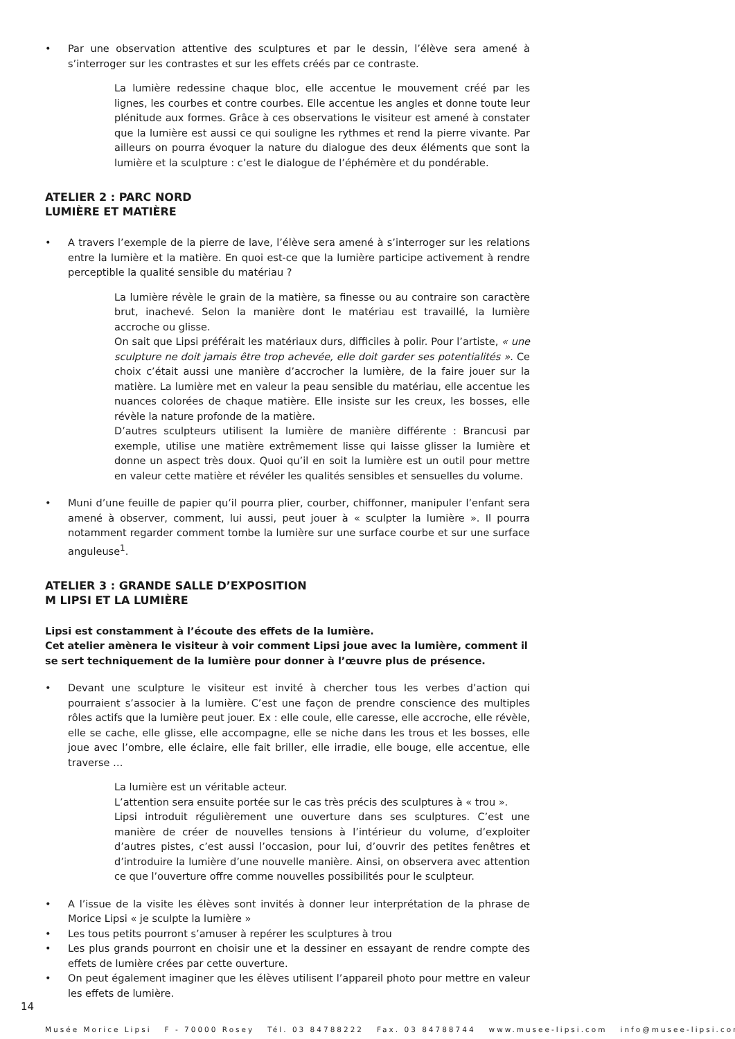• Par une observation attentive des sculptures et par le dessin, l’élève sera amené à s’interroger sur les contrastes et sur les effets créés par ce contraste.
La lumière redessine chaque bloc, elle accentue le mouvement créé par les lignes, les courbes et contre courbes. Elle accentue les angles et donne toute leur plénitude aux formes. Grâce à ces observations le visiteur est amené à constater que la lumière est aussi ce qui souligne les rythmes et rend la pierre vivante. Par ailleurs on pourra évoquer la nature du dialogue des deux éléments que sont la lumière et la sculpture : c’est le dialogue de l’éphémère et du pondérable.
ATELIER 2 : PARC NORD
LUMIÈRE ET MATIÈRE
• A travers l’exemple de la pierre de lave, l’élève sera amené à s’interroger sur les relations entre la lumière et la matière. En quoi est-ce que la lumière participe activement à rendre perceptible la qualité sensible du matériau ?
La lumière révèle le grain de la matière, sa finesse ou au contraire son caractère brut, inachevé. Selon la manière dont le matériau est travaillé, la lumière accroche ou glisse.
On sait que Lipsi préférait les matériaux durs, difficiles à polir. Pour l’artiste, « une sculpture ne doit jamais être trop achevée, elle doit garder ses potentialités ». Ce choix c’était aussi une manière d’accrocher la lumière, de la faire jouer sur la matière. La lumière met en valeur la peau sensible du matériau, elle accentue les nuances colorées de chaque matière. Elle insiste sur les creux, les bosses, elle révèle la nature profonde de la matière.
D’autres sculpteurs utilisent la lumière de manière différente : Brancusi par exemple, utilise une matière extrêmement lisse qui laisse glisser la lumière et donne un aspect très doux. Quoi qu’il en soit la lumière est un outil pour mettre en valeur cette matière et révéler les qualités sensibles et sensuelles du volume.
• Muni d’une feuille de papier qu’il pourra plier, courber, chiffonner, manipuler l’enfant sera amené à observer, comment, lui aussi, peut jouer à « sculpter la lumière ». Il pourra notamment regarder comment tombe la lumière sur une surface courbe et sur une surface anguleuse<sup>1</sup>.
ATELIER 3 : GRANDE SALLE D’EXPOSITION
M LIPSI ET LA LUMIÈRE
Lipsi est constamment à l’écoute des effets de la lumière.
Cet atelier amènera le visiteur à voir comment Lipsi joue avec la lumière, comment il se sert techniquement de la lumière pour donner à l’œuvre plus de présence.
• Devant une sculpture le visiteur est invité à chercher tous les verbes d’action qui pourraient s’associer à la lumière. C’est une façon de prendre conscience des multiples rôles actifs que la lumière peut jouer. Ex : elle coule, elle caresse, elle accroche, elle révèle, elle se cache, elle glisse, elle accompagne, elle se niche dans les trous et les bosses, elle joue avec l’ombre, elle éclaire, elle fait briller, elle irradie, elle bouge, elle accentue, elle traverse …
La lumière est un véritable acteur.
L’attention sera ensuite portée sur le cas très précis des sculptures à « trou ».
Lipsi introduit régulièrement une ouverture dans ses sculptures. C’est une manière de créer de nouvelles tensions à l’intérieur du volume, d’exploiter d’autres pistes, c’est aussi l’occasion, pour lui, d’ouvrir des petites fenêtres et d’introduire la lumière d’une nouvelle manière. Ainsi, on observera avec attention ce que l’ouverture offre comme nouvelles possibilités pour le sculpteur.
• A l’issue de la visite les élèves sont invités à donner leur interprétation de la phrase de Morice Lipsi « je sculpte la lumière »
• Les tous petits pourront s’amuser à repérer les sculptures à trou
• Les plus grands pourront en choisir une et la dessiner en essayant de rendre compte des effets de lumière crées par cette ouverture.
• On peut également imaginer que les élèves utilisent l’appareil photo pour mettre en valeur les effets de lumière.
14
Musée Morice Lipsi F - 70000 Rosey Tél. 03 84788222 Fax. 03 84788744 www.musee-lipsi.com info@musee-lipsi.com